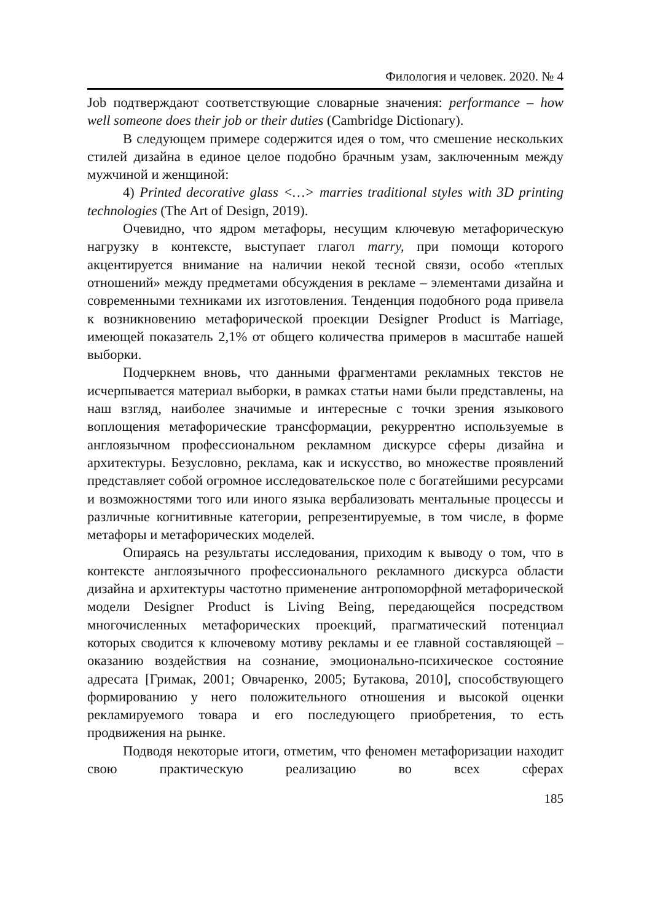Филология и человек. 2020. № 4
Job подтверждают соответствующие словарные значения: performance – how well someone does their job or their duties (Cambridge Dictionary).
В следующем примере содержится идея о том, что смешение нескольких стилей дизайна в единое целое подобно брачным узам, заключенным между мужчиной и женщиной:
4) Printed decorative glass <…> marries traditional styles with 3D printing technologies (The Art of Design, 2019).
Очевидно, что ядром метафоры, несущим ключевую метафорическую нагрузку в контексте, выступает глагол marry, при помощи которого акцентируется внимание на наличии некой тесной связи, особо «теплых отношений» между предметами обсуждения в рекламе – элементами дизайна и современными техниками их изготовления. Тенденция подобного рода привела к возникновению метафорической проекции Designer Product is Marriage, имеющей показатель 2,1% от общего количества примеров в масштабе нашей выборки.
Подчеркнем вновь, что данными фрагментами рекламных текстов не исчерпывается материал выборки, в рамках статьи нами были представлены, на наш взгляд, наиболее значимые и интересные с точки зрения языкового воплощения метафорические трансформации, рекуррентно используемые в англоязычном профессиональном рекламном дискурсе сферы дизайна и архитектуры. Безусловно, реклама, как и искусство, во множестве проявлений представляет собой огромное исследовательское поле с богатейшими ресурсами и возможностями того или иного языка вербализовать ментальные процессы и различные когнитивные категории, репрезентируемые, в том числе, в форме метафоры и метафорических моделей.
Опираясь на результаты исследования, приходим к выводу о том, что в контексте англоязычного профессионального рекламного дискурса области дизайна и архитектуры частотно применение антропоморфной метафорической модели Designer Product is Living Being, передающейся посредством многочисленных метафорических проекций, прагматический потенциал которых сводится к ключевому мотиву рекламы и ее главной составляющей – оказанию воздействия на сознание, эмоционально-психическое состояние адресата [Гримак, 2001; Овчаренко, 2005; Бутакова, 2010], способствующего формированию у него положительного отношения и высокой оценки рекламируемого товара и его последующего приобретения, то есть продвижения на рынке.
Подводя некоторые итоги, отметим, что феномен метафоризации находит свою практическую реализацию во всех сферах
185